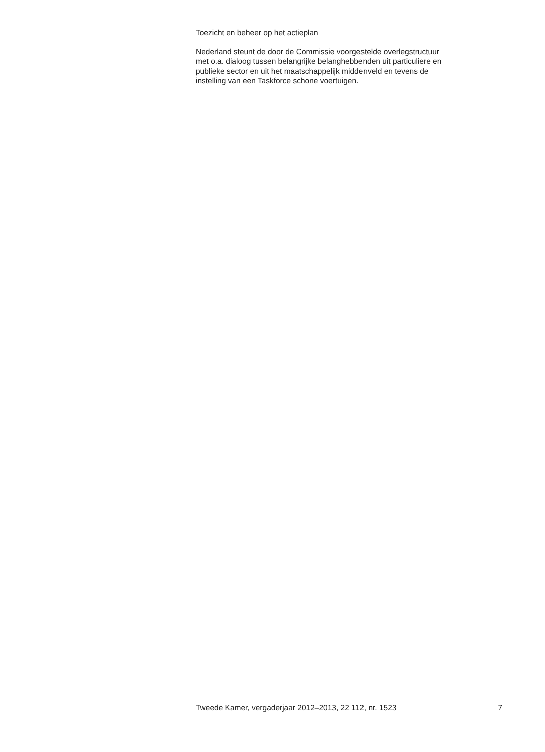Toezicht en beheer op het actieplan
Nederland steunt de door de Commissie voorgestelde overlegstructuur
met o.a. dialoog tussen belangrijke belanghebbenden uit particuliere en
publieke sector en uit het maatschappelijk middenveld en tevens de
instelling van een Taskforce schone voertuigen.
Tweede Kamer, vergaderjaar 2012–2013, 22 112, nr. 1523 7